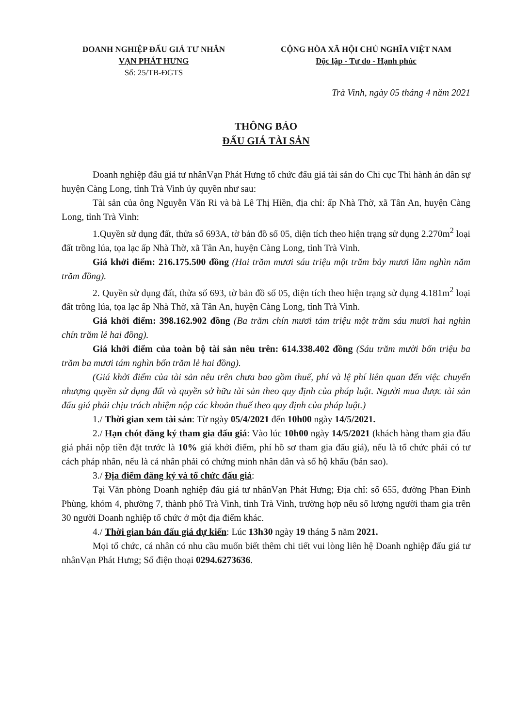DOANH NGHIỆP ĐẤU GIÁ TƯ NHÂN
VẠN PHÁT HƯNG
Số: 25/TB-ĐGTS
CỘNG HÒA XÃ HỘI CHỦ NGHĨA VIỆT NAM
Độc lập - Tự do - Hạnh phúc
Trà Vinh, ngày 05 tháng 4 năm 2021
THÔNG BÁO
ĐẤU GIÁ TÀI SẢN
Doanh nghiệp đấu giá tư nhânVạn Phát Hưng tổ chức đấu giá tài sản do Chi cục Thi hành án dân sự huyện Càng Long, tỉnh Trà Vinh ủy quyền như sau:
Tài sản của ông Nguyễn Văn Ri và bà Lê Thị Hiền, địa chỉ: ấp Nhà Thờ, xã Tân An, huyện Càng Long, tỉnh Trà Vinh:
1.Quyền sử dụng đất, thửa số 693A, tờ bản đồ số 05, diện tích theo hiện trạng sử dụng 2.270m<sup>2</sup> loại đất trồng lúa, tọa lạc ấp Nhà Thờ, xã Tân An, huyện Càng Long, tỉnh Trà Vinh.
Giá khởi điểm: 216.175.500 đồng (Hai trăm mươi sáu triệu một trăm bảy mươi lăm nghìn năm trăm đồng).
2. Quyền sử dụng đất, thửa số 693, tờ bản đồ số 05, diện tích theo hiện trạng sử dụng 4.181m<sup>2</sup> loại đất trồng lúa, tọa lạc ấp Nhà Thờ, xã Tân An, huyện Càng Long, tỉnh Trà Vinh.
Giá khởi điểm: 398.162.902 đồng (Ba trăm chín mươi tám triệu một trăm sáu mươi hai nghìn chín trăm lẻ hai đồng).
Giá khởi điểm của toàn bộ tài sản nêu trên: 614.338.402 đồng (Sáu trăm mười bốn triệu ba trăm ba mươi tám nghìn bốn trăm lẻ hai đồng).
(Giá khởi điểm của tài sản nêu trên chưa bao gồm thuế, phí và lệ phí liên quan đến việc chuyển nhượng quyền sử dụng đất và quyền sở hữu tài sản theo quy định của pháp luật. Người mua được tài sản đấu giá phải chịu trách nhiệm nộp các khoản thuế theo quy định của pháp luật.)
1./ Thời gian xem tài sản: Từ ngày 05/4/2021 đến 10h00 ngày 14/5/2021.
2./ Hạn chót đăng ký tham gia đấu giá: Vào lúc 10h00 ngày 14/5/2021 (khách hàng tham gia đấu giá phải nộp tiền đặt trước là 10% giá khởi điểm, phí hồ sơ tham gia đấu giá), nếu là tổ chức phải có tư cách pháp nhân, nếu là cá nhân phải có chứng minh nhân dân và sổ hộ khẩu (bản sao).
3./ Địa điểm đăng ký và tổ chức đấu giá:
Tại Văn phòng Doanh nghiệp đấu giá tư nhânVạn Phát Hưng; Địa chỉ: số 655, đường Phan Đình Phùng, khóm 4, phường 7, thành phố Trà Vinh, tỉnh Trà Vinh, trường hợp nếu số lượng người tham gia trên 30 người Doanh nghiệp tổ chức ở một địa điểm khác.
4./ Thời gian bán đấu giá dự kiến: Lúc 13h30 ngày 19 tháng 5 năm 2021.
Mọi tổ chức, cá nhân có nhu cầu muốn biết thêm chi tiết vui lòng liên hệ Doanh nghiệp đấu giá tư nhânVạn Phát Hưng; Số điện thoại 0294.6273636.